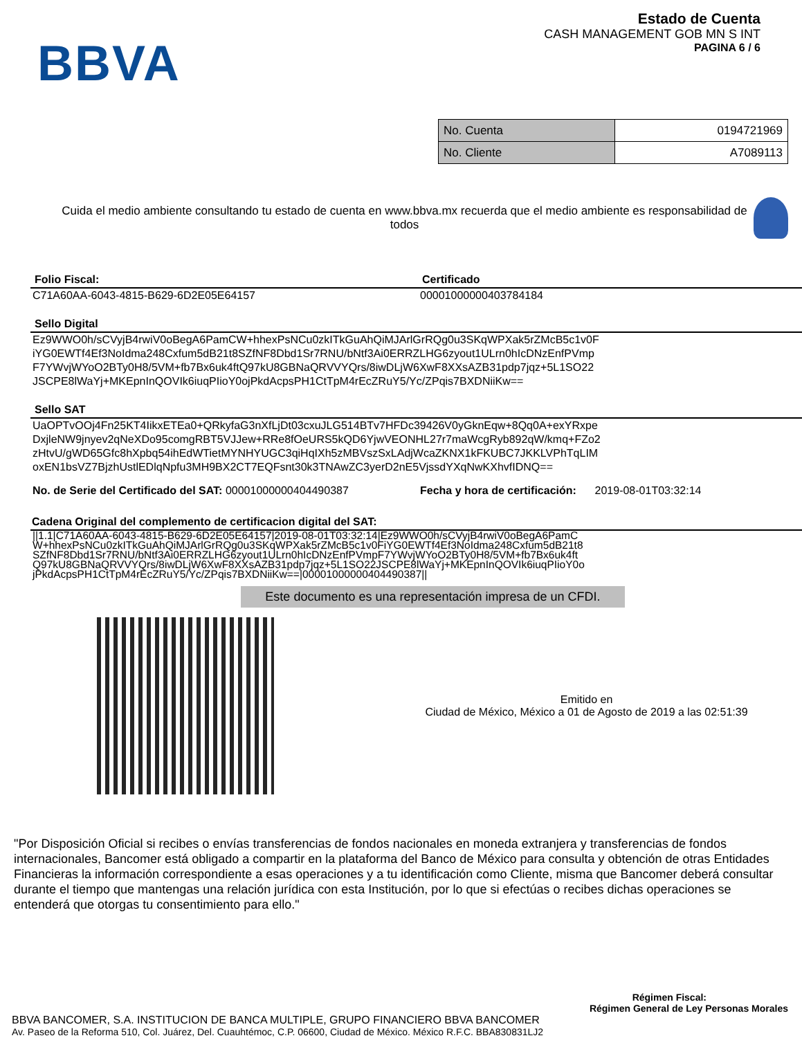BBVA
Estado de Cuenta
CASH MANAGEMENT GOB MN S INT
PAGINA 6 / 6
| No. Cuenta | 0194721969 |
| No. Cliente | A7089113 |
Cuida el medio ambiente consultando tu estado de cuenta en www.bbva.mx recuerda que el medio ambiente es responsabilidad de todos
Folio Fiscal:
C71A60AA-6043-4815-B629-6D2E05E64157
Certificado
00001000000403784184
Sello Digital
Ez9WWO0h/sCVyjB4rwiV0oBegA6PamCW+hhexPsNCu0zkITkGuAhQiMJArlGrRQg0u3SKqWPXak5rZMcB5c1v0F
iYG0EWTf4Ef3NoIdma248Cxfum5dB21t8SZfNF8Dbd1Sr7RNU/bNtf3Ai0ERRZLHG6zyout1ULrn0hIcDNzEnfPVmp
F7YWvjWYoO2BTy0H8/5VM+fb7Bx6uk4ftQ97kU8GBNaQRVVYQrs/8iwDLjW6XwF8XXsAZB31pdp7jqz+5L1SO22
JSCPE8lWaYj+MKEpnInQOVIk6iuqPIioY0ojPkdAcpsPH1CtTpM4rEcZRuY5/Yc/ZPqis7BXDNiiKw==
Sello SAT
UaOPTvOOj4Fn25KT4IikxETEa0+QRkyfaG3nXfLjDt03cxuJLG514BTv7HFDc39426V0yGknEqw+8Qq0A+exYRxpe
DxjleNW9jnyev2qNeXDo95comgRBT5VJJew+RRe8fOeURS5kQD6YjwVEONHL27r7maWcgRyb892qW/kmq+FZo2
zHtvU/gWD65Gfc8hXpbq54ihEdWTietMYNHYUGC3qiHqIXh5zMBVszSxLAdjWcaZKNX1kFKUBC7JKKLVPhTqLIM
oxEN1bsVZ7BjzhUstlEDlqNpfu3MH9BX2CT7EQFsnt30k3TNAwZC3yerD2nE5VjssdYXqNwKXhvfIDNQ==
No. de Serie del Certificado del SAT: 00001000000404490387 Fecha y hora de certificación: 2019-08-01T03:32:14
Cadena Original del complemento de certificacion digital del SAT:
||1.1|C71A60AA-6043-4815-B629-6D2E05E64157|2019-08-01T03:32:14|Ez9WWO0h/sCVyjB4rwiV0oBegA6PamC
W+hhexPsNCu0zkITkGuAhQiMJArlGrRQg0u3SKqWPXak5rZMcB5c1v0FiYG0EWTf4Ef3NoIdma248Cxfum5dB21t8
SZfNF8Dbd1Sr7RNU/bNtf3Ai0ERRZLHG6zyout1ULrn0hIcDNzEnfPVmpF7YWvjWYoO2BTy0H8/5VM+fb7Bx6uk4ft
Q97kU8GBNaQRVVYQrs/8iwDLjW6XwF8XXsAZB31pdp7jqz+5L1SO22JSCPE8lWaYj+MKEpnInQOVIk6iuqPIioY0o
jPkdAcpsPH1CtTpM4rEcZRuY5/Yc/ZPqis7BXDNiiKw==|00001000000404490387||
Este documento es una representación impresa de un CFDI.
Emitido en
Ciudad de México, México a 01 de Agosto de 2019 a las 02:51:39
"Por Disposición Oficial si recibes o envías transferencias de fondos nacionales en moneda extranjera y transferencias de fondos internacionales, Bancomer está obligado a compartir en la plataforma del Banco de México para consulta y obtención de otras Entidades Financieras la información correspondiente a esas operaciones y a tu identificación como Cliente, misma que Bancomer deberá consultar durante el tiempo que mantengas una relación jurídica con esta Institución, por lo que si efectúas o recibes dichas operaciones se entenderá que otorgas tu consentimiento para ello."
Régimen Fiscal:
Régimen General de Ley Personas Morales
BBVA BANCOMER, S.A. INSTITUCION DE BANCA MULTIPLE, GRUPO FINANCIERO BBVA BANCOMER
Av. Paseo de la Reforma 510, Col. Juárez, Del. Cuauhtémoc, C.P. 06600, Ciudad de México. México R.F.C. BBA830831LJ2